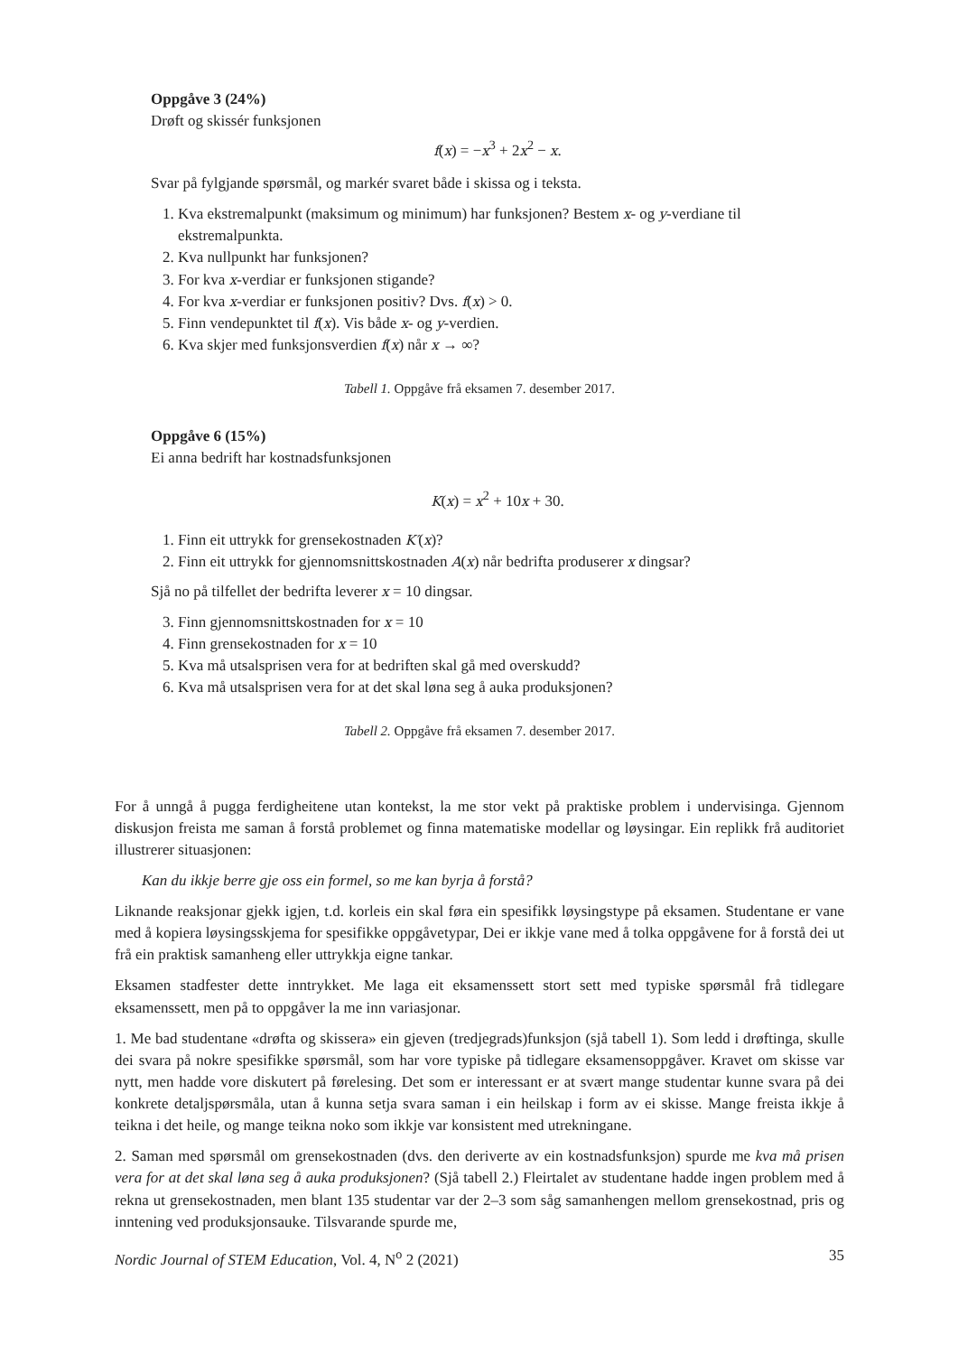Oppgåve 3 (24%)
Drøft og skissér funksjonen
f(x) = −x<sup>3</sup> + 2x<sup>2</sup> − x.
Svar på fylgjande spørsmål, og markér svaret både i skissa og i teksta.
1. Kva ekstremalpunkt (maksimum og minimum) har funksjonen? Bestem x- og y-verdiane til ekstremalpunkta.
2. Kva nullpunkt har funksjonen?
3. For kva x-verdiar er funksjonen stigande?
4. For kva x-verdiar er funksjonen positiv? Dvs. f(x) > 0.
5. Finn vendepunktet til f(x). Vis både x- og y-verdien.
6. Kva skjer med funksjonsverdien f(x) når x → ∞?
Tabell 1. Oppgåve frå eksamen 7. desember 2017.
Oppgåve 6 (15%)
Ei anna bedrift har kostnadsfunksjonen
K(x) = x<sup>2</sup> + 10x + 30.
1. Finn eit uttrykk for grensekostnaden K′(x)?
2. Finn eit uttrykk for gjennomsnittskostnaden A(x) når bedrifta produserer x dingsar?
Sjå no på tilfellet der bedrifta leverer x = 10 dingsar.
3. Finn gjennomsnittskostnaden for x = 10
4. Finn grensekostnaden for x = 10
5. Kva må utsalsprisen vera for at bedriften skal gå med overskudd?
6. Kva må utsalsprisen vera for at det skal løna seg å auka produksjonen?
Tabell 2. Oppgåve frå eksamen 7. desember 2017.
For å unngå å pugga ferdigheitene utan kontekst, la me stor vekt på praktiske problem i undervisinga. Gjennom diskusjon freista me saman å forstå problemet og finna matematiske modellar og løysingar. Ein replikk frå auditoriet illustrerer situasjonen:
Kan du ikkje berre gje oss ein formel, so me kan byrja å forstå?
Liknande reaksjonar gjekk igjen, t.d. korleis ein skal føra ein spesifikk løysingstype på eksamen. Studentane er vane med å kopiera løysingsskjema for spesifikke oppgåvetypar, Dei er ikkje vane med å tolka oppgåvene for å forstå dei ut frå ein praktisk samanheng eller uttrykkja eigne tankar.
Eksamen stadfester dette inntrykket. Me laga eit eksamenssett stort sett med typiske spørsmål frå tidlegare eksamenssett, men på to oppgåver la me inn variasjonar.
1. Me bad studentane «drøfta og skissera» ein gjeven (tredjegrads)funksjon (sjå tabell 1). Som ledd i drøftinga, skulle dei svara på nokre spesifikke spørsmål, som har vore typiske på tidlegare eksamensoppgåver. Kravet om skisse var nytt, men hadde vore diskutert på førelesing. Det som er interessant er at svært mange studentar kunne svara på dei konkrete detaljspørsmåla, utan å kunna setja svara saman i ein heilskap i form av ei skisse. Mange freista ikkje å teikna i det heile, og mange teikna noko som ikkje var konsistent med utrekningane.
2. Saman med spørsmål om grensekostnaden (dvs. den deriverte av ein kostnadsfunksjon) spurde me kva må prisen vera for at det skal løna seg å auka produksjonen? (Sjå tabell 2.) Fleirtalet av studentane hadde ingen problem med å rekna ut grensekostnaden, men blant 135 studentar var der 2–3 som såg samanhengen mellom grensekostnad, pris og inntening ved produksjonsauke. Tilsvarande spurde me,
Nordic Journal of STEM Education, Vol. 4, N<sup>o</sup> 2 (2021) 35